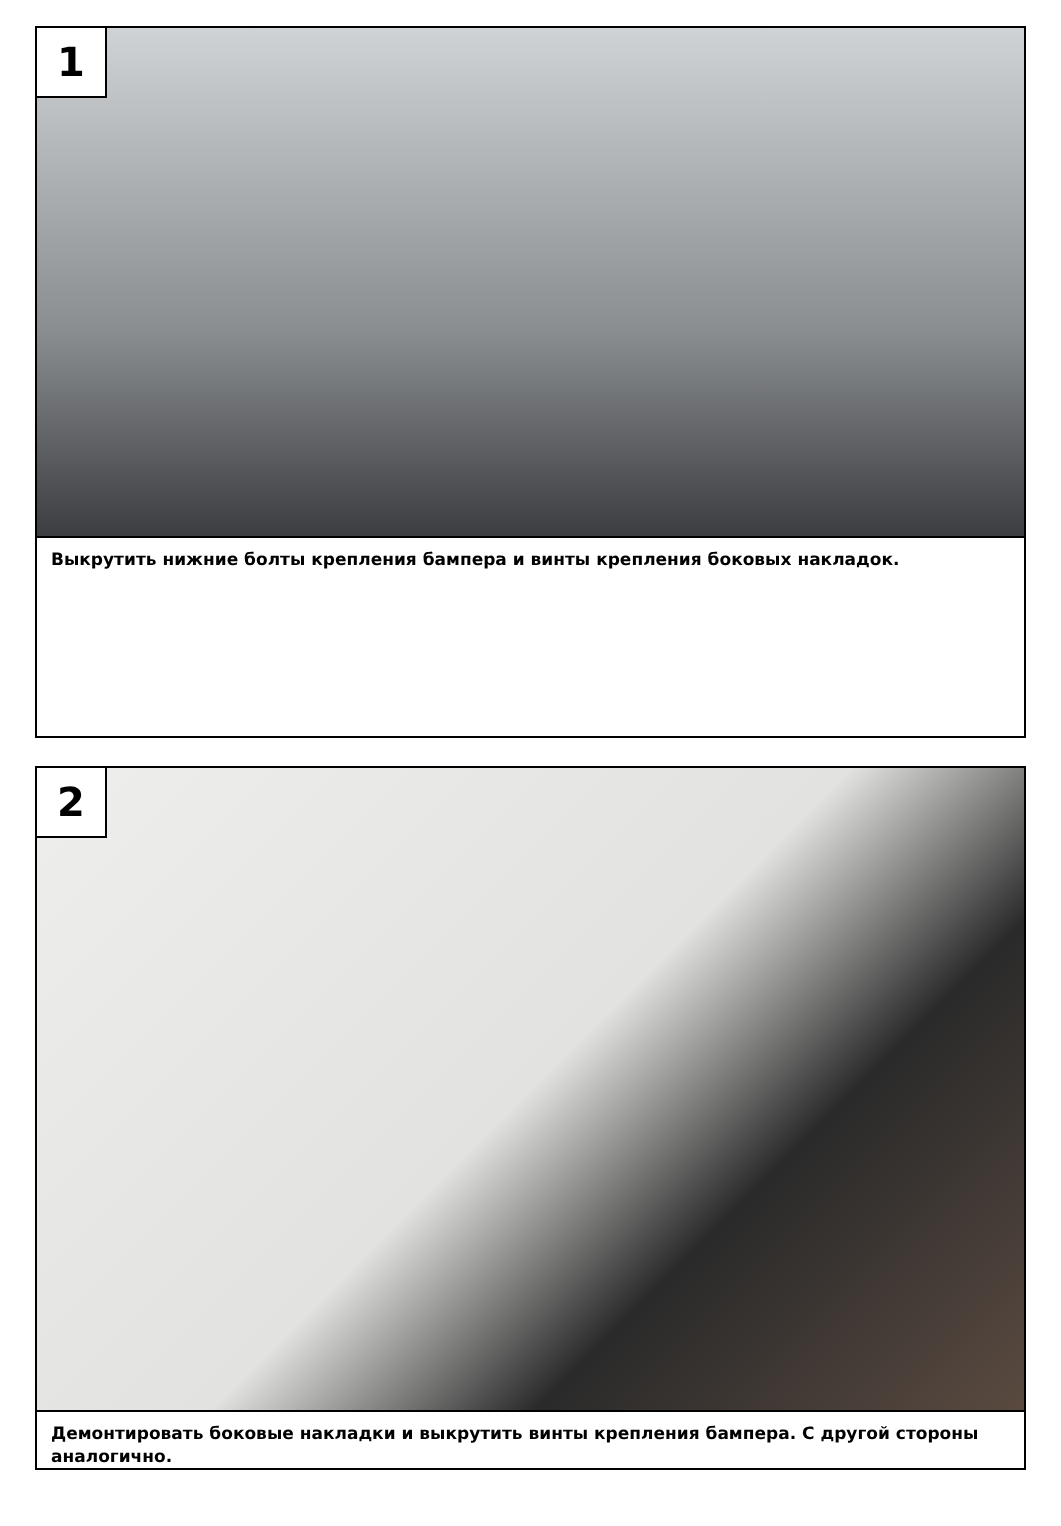1
Выкрутить нижние болты крепления бампера и винты крепления боковых накладок.
2
Демонтировать боковые накладки и выкрутить винты крепления бампера. С другой стороны аналогично.